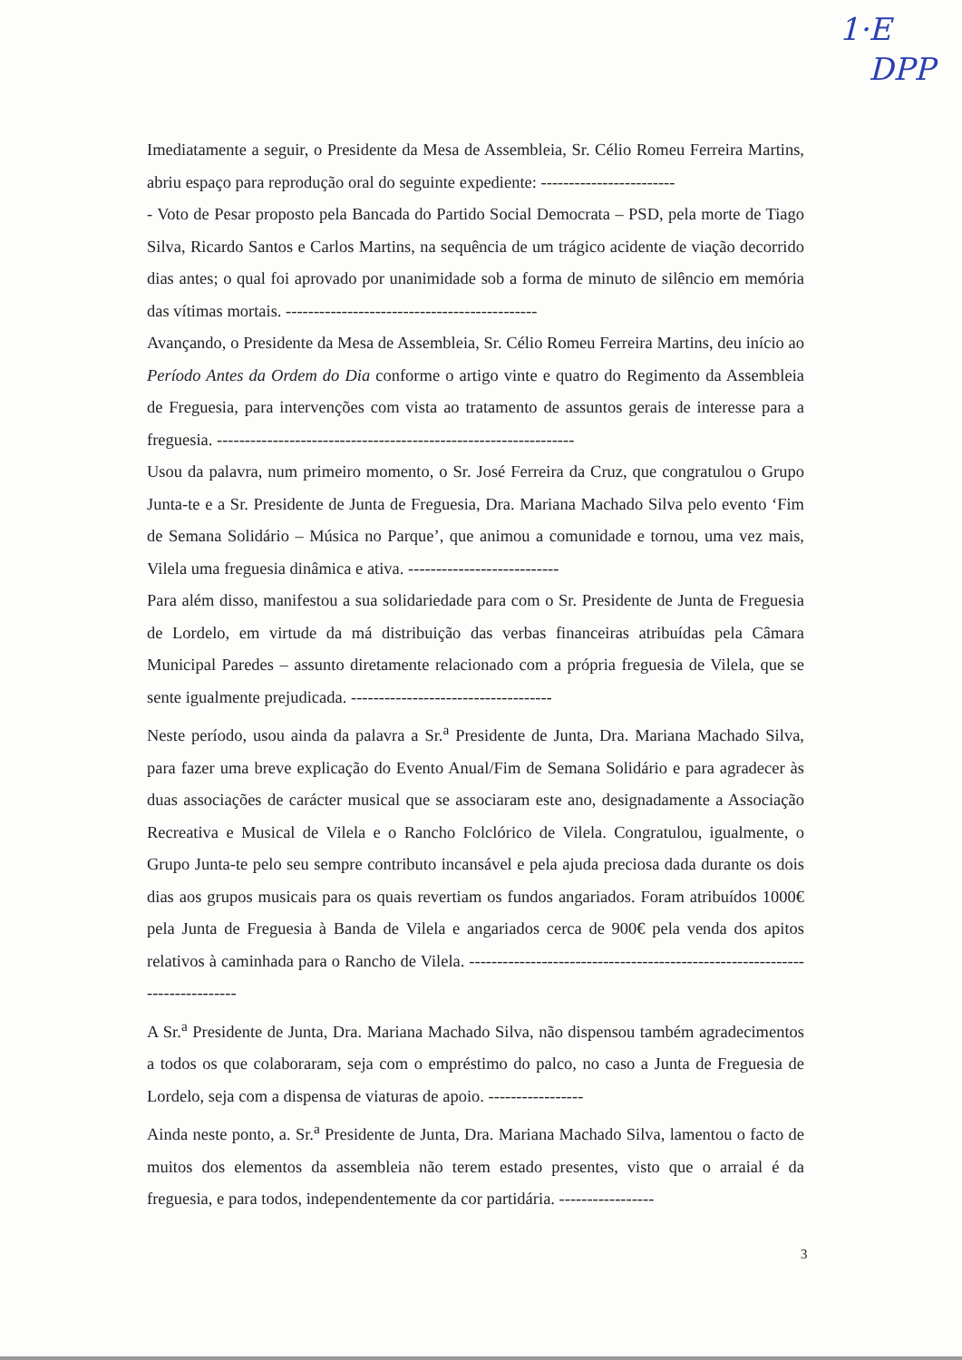1·E
DPP
Imediatamente a seguir, o Presidente da Mesa de Assembleia, Sr. Célio Romeu Ferreira Martins, abriu espaço para reprodução oral do seguinte expediente: ------------------------
- Voto de Pesar proposto pela Bancada do Partido Social Democrata – PSD, pela morte de Tiago Silva, Ricardo Santos e Carlos Martins, na sequência de um trágico acidente de viação decorrido dias antes; o qual foi aprovado por unanimidade sob a forma de minuto de silêncio em memória das vítimas mortais. ---------------------------------------------
Avançando, o Presidente da Mesa de Assembleia, Sr. Célio Romeu Ferreira Martins, deu início ao Período Antes da Ordem do Dia conforme o artigo vinte e quatro do Regimento da Assembleia de Freguesia, para intervenções com vista ao tratamento de assuntos gerais de interesse para a freguesia. ----------------------------------------------------------------
Usou da palavra, num primeiro momento, o Sr. José Ferreira da Cruz, que congratulou o Grupo Junta-te e a Sr. Presidente de Junta de Freguesia, Dra. Mariana Machado Silva pelo evento ‘Fim de Semana Solidário – Música no Parque’, que animou a comunidade e tornou, uma vez mais, Vilela uma freguesia dinâmica e ativa. ---------------------------
Para além disso, manifestou a sua solidariedade para com o Sr. Presidente de Junta de Freguesia de Lordelo, em virtude da má distribuição das verbas financeiras atribuídas pela Câmara Municipal Paredes – assunto diretamente relacionado com a própria freguesia de Vilela, que se sente igualmente prejudicada. ------------------------------------
Neste período, usou ainda da palavra a Sr.<sup>a</sup> Presidente de Junta, Dra. Mariana Machado Silva, para fazer uma breve explicação do Evento Anual/Fim de Semana Solidário e para agradecer às duas associações de carácter musical que se associaram este ano, designadamente a Associação Recreativa e Musical de Vilela e o Rancho Folclórico de Vilela. Congratulou, igualmente, o Grupo Junta-te pelo seu sempre contributo incansável e pela ajuda preciosa dada durante os dois dias aos grupos musicais para os quais revertiam os fundos angariados. Foram atribuídos 1000€ pela Junta de Freguesia à Banda de Vilela e angariados cerca de 900€ pela venda dos apitos relativos à caminhada para o Rancho de Vilela. ----------------------------------------------------------------------------
A Sr.<sup>a</sup> Presidente de Junta, Dra. Mariana Machado Silva, não dispensou também agradecimentos a todos os que colaboraram, seja com o empréstimo do palco, no caso a Junta de Freguesia de Lordelo, seja com a dispensa de viaturas de apoio. -----------------
Ainda neste ponto, a. Sr.<sup>a</sup> Presidente de Junta, Dra. Mariana Machado Silva, lamentou o facto de muitos dos elementos da assembleia não terem estado presentes, visto que o arraial é da freguesia, e para todos, independentemente da cor partidária. -----------------
3